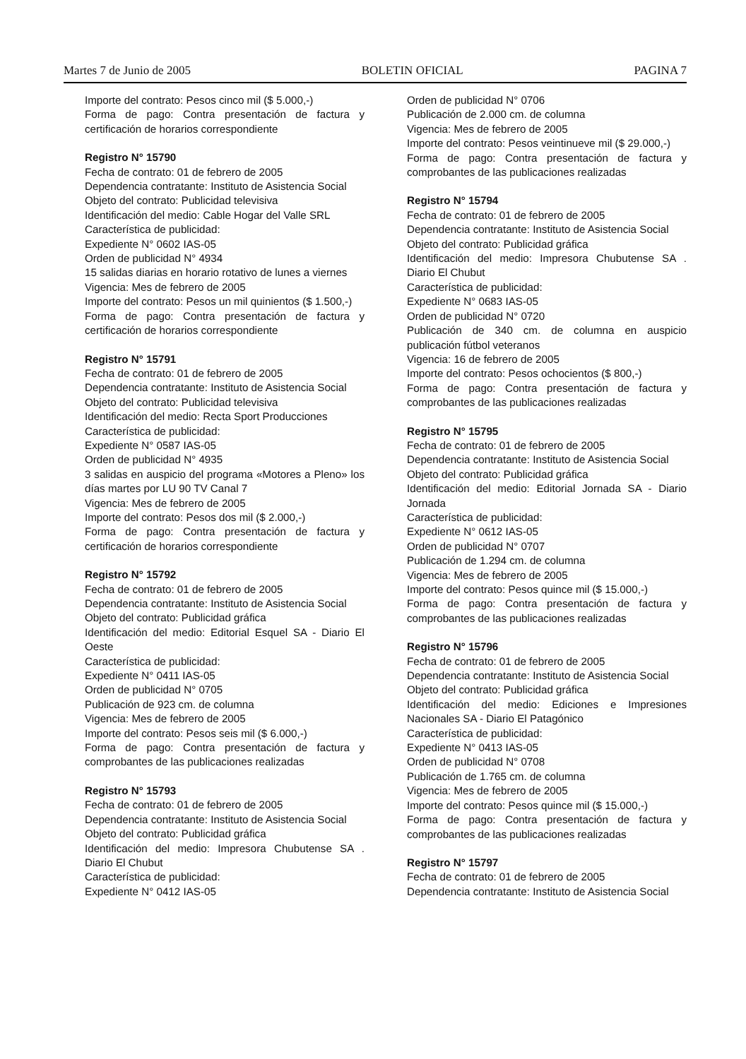Martes 7 de Junio de 2005 BOLETIN OFICIAL PAGINA 7
Importe del contrato: Pesos cinco mil ($ 5.000,-)
Forma de pago: Contra presentación de factura y certificación de horarios correspondiente
Registro N° 15790
Fecha de contrato: 01 de febrero de 2005
Dependencia contratante: Instituto de Asistencia Social
Objeto del contrato: Publicidad televisiva
Identificación del medio: Cable Hogar del Valle SRL
Característica de publicidad:
Expediente N° 0602 IAS-05
Orden de publicidad N° 4934
15 salidas diarias en horario rotativo de lunes a viernes
Vigencia: Mes de febrero de 2005
Importe del contrato: Pesos un mil quinientos ($ 1.500,-)
Forma de pago: Contra presentación de factura y certificación de horarios correspondiente
Registro N° 15791
Fecha de contrato: 01 de febrero de 2005
Dependencia contratante: Instituto de Asistencia Social
Objeto del contrato: Publicidad televisiva
Identificación del medio: Recta Sport Producciones
Característica de publicidad:
Expediente N° 0587 IAS-05
Orden de publicidad N° 4935
3 salidas en auspicio del programa «Motores a Pleno» los días martes por LU 90 TV Canal 7
Vigencia: Mes de febrero de 2005
Importe del contrato: Pesos dos mil ($ 2.000,-)
Forma de pago: Contra presentación de factura y certificación de horarios correspondiente
Registro N° 15792
Fecha de contrato: 01 de febrero de 2005
Dependencia contratante: Instituto de Asistencia Social
Objeto del contrato: Publicidad gráfica
Identificación del medio: Editorial Esquel SA - Diario El Oeste
Característica de publicidad:
Expediente N° 0411 IAS-05
Orden de publicidad N° 0705
Publicación de 923 cm. de columna
Vigencia: Mes de febrero de 2005
Importe del contrato: Pesos seis mil ($ 6.000,-)
Forma de pago: Contra presentación de factura y comprobantes de las publicaciones realizadas
Registro N° 15793
Fecha de contrato: 01 de febrero de 2005
Dependencia contratante: Instituto de Asistencia Social
Objeto del contrato: Publicidad gráfica
Identificación del medio: Impresora Chubutense SA . Diario El Chubut
Característica de publicidad:
Expediente N° 0412 IAS-05
Orden de publicidad N° 0706
Publicación de 2.000 cm. de columna
Vigencia: Mes de febrero de 2005
Importe del contrato: Pesos veintinueve mil ($ 29.000,-)
Forma de pago: Contra presentación de factura y comprobantes de las publicaciones realizadas
Registro N° 15794
Fecha de contrato: 01 de febrero de 2005
Dependencia contratante: Instituto de Asistencia Social
Objeto del contrato: Publicidad gráfica
Identificación del medio: Impresora Chubutense SA . Diario El Chubut
Característica de publicidad:
Expediente N° 0683 IAS-05
Orden de publicidad N° 0720
Publicación de 340 cm. de columna en auspicio publicación fútbol veteranos
Vigencia: 16 de febrero de 2005
Importe del contrato: Pesos ochocientos ($ 800,-)
Forma de pago: Contra presentación de factura y comprobantes de las publicaciones realizadas
Registro N° 15795
Fecha de contrato: 01 de febrero de 2005
Dependencia contratante: Instituto de Asistencia Social
Objeto del contrato: Publicidad gráfica
Identificación del medio: Editorial Jornada SA - Diario Jornada
Característica de publicidad:
Expediente N° 0612 IAS-05
Orden de publicidad N° 0707
Publicación de 1.294 cm. de columna
Vigencia: Mes de febrero de 2005
Importe del contrato: Pesos quince mil ($ 15.000,-)
Forma de pago: Contra presentación de factura y comprobantes de las publicaciones realizadas
Registro N° 15796
Fecha de contrato: 01 de febrero de 2005
Dependencia contratante: Instituto de Asistencia Social
Objeto del contrato: Publicidad gráfica
Identificación del medio: Ediciones e Impresiones Nacionales SA - Diario El Patagónico
Característica de publicidad:
Expediente N° 0413 IAS-05
Orden de publicidad N° 0708
Publicación de 1.765 cm. de columna
Vigencia: Mes de febrero de 2005
Importe del contrato: Pesos quince mil ($ 15.000,-)
Forma de pago: Contra presentación de factura y comprobantes de las publicaciones realizadas
Registro N° 15797
Fecha de contrato: 01 de febrero de 2005
Dependencia contratante: Instituto de Asistencia Social